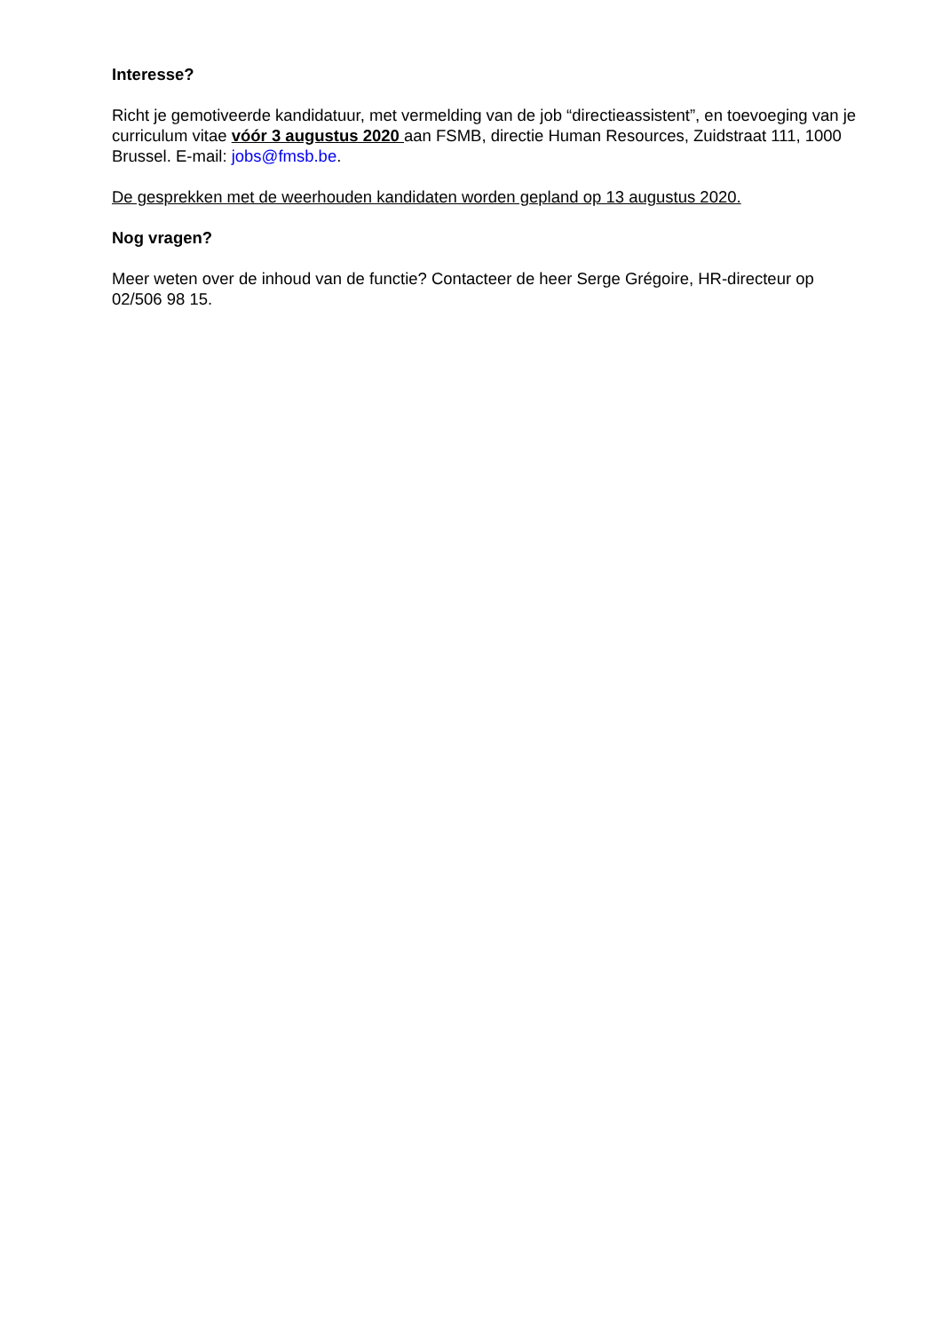Interesse?
Richt je gemotiveerde kandidatuur, met vermelding van de job “directieassistent”, en toevoeging van je curriculum vitae vóór 3 augustus 2020 aan FSMB, directie Human Resources, Zuidstraat 111, 1000 Brussel. E-mail: jobs@fmsb.be.
De gesprekken met de weerhouden kandidaten worden gepland op 13 augustus 2020.
Nog vragen?
Meer weten over de inhoud van de functie? Contacteer de heer Serge Grégoire, HR-directeur op 02/506 98 15.